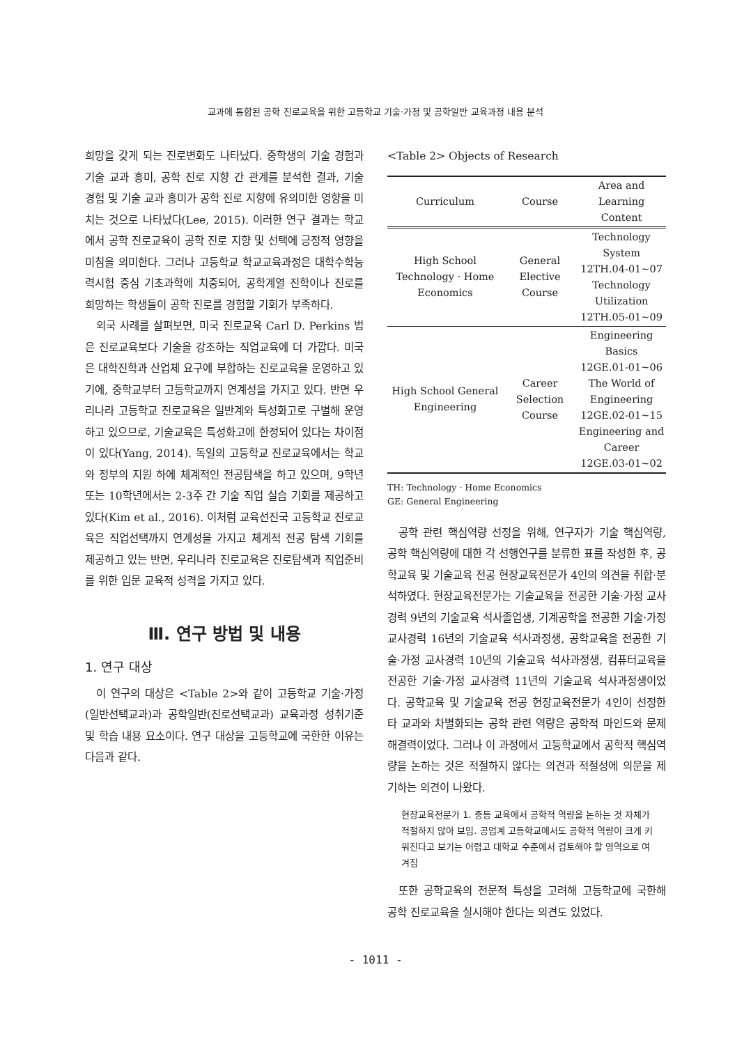교과에 통합된 공학 진로교육을 위한 고등학교 기술·가정 및 공학일반 교육과정 내용 분석
희망을 갖게 되는 진로변화도 나타났다. 중학생의 기술 경험과 기술 교과 흥미, 공학 진로 지향 간 관계를 분석한 결과, 기술 경험 및 기술 교과 흥미가 공학 진로 지향에 유의미한 영향을 미치는 것으로 나타났다(Lee, 2015). 이러한 연구 결과는 학교에서 공학 진로교육이 공학 진로 지향 및 선택에 긍정적 영향을 미침을 의미한다. 그러나 고등학교 학교교육과정은 대학수학능력시험 중심 기초과학에 치중되어, 공학계열 진학이나 진로를 희망하는 학생들이 공학 진로를 경험할 기회가 부족하다.
외국 사례를 살펴보면, 미국 진로교육 Carl D. Perkins 법은 진로교육보다 기술을 강조하는 직업교육에 더 가깝다. 미국은 대학진학과 산업체 요구에 부합하는 진로교육을 운영하고 있기에, 중학교부터 고등학교까지 연계성을 가지고 있다. 반면 우리나라 고등학교 진로교육은 일반계와 특성화고로 구별해 운영하고 있으므로, 기술교육은 특성화고에 한정되어 있다는 차이점이 있다(Yang, 2014). 독일의 고등학교 진로교육에서는 학교와 정부의 지원 하에 체계적인 전공탐색을 하고 있으며, 9학년 또는 10학년에서는 2-3주 간 기술 직업 실습 기회를 제공하고 있다(Kim et al., 2016). 이처럼 교육선진국 고등학교 진로교육은 직업선택까지 연계성을 가지고 체계적 전공 탐색 기회를 제공하고 있는 반면, 우리나라 진로교육은 진로탐색과 직업준비를 위한 입문 교육적 성격을 가지고 있다.
Ⅲ. 연구 방법 및 내용
1. 연구 대상
이 연구의 대상은 <Table 2>와 같이 고등학교 기술·가정(일반선택교과)과 공학일반(진로선택교과) 교육과정 성취기준 및 학습 내용 요소이다. 연구 대상을 고등학교에 국한한 이유는 다음과 같다.
<Table 2> Objects of Research
| Curriculum | Course | Area and Learning Content |
| --- | --- | --- |
| High School Technology · Home Economics | General Elective Course | Technology System 12TH.04-01~07 Technology Utilization 12TH.05-01~09 |
| High School General Engineering | Career Selection Course | Engineering Basics 12GE.01-01~06 The World of Engineering 12GE.02-01~15 Engineering and Career 12GE.03-01~02 |
TH: Technology · Home Economics
GE: General Engineering
공학 관련 핵심역량 선정을 위해, 연구자가 기술 핵심역량, 공학 핵심역량에 대한 각 선행연구를 분류한 표를 작성한 후, 공학교육 및 기술교육 전공 현장교육전문가 4인의 의견을 취합·분석하였다. 현장교육전문가는 기술교육을 전공한 기술·가정 교사경력 9년의 기술교육 석사졸업생, 기계공학을 전공한 기술·가정 교사경력 16년의 기술교육 석사과정생, 공학교육을 전공한 기술·가정 교사경력 10년의 기술교육 석사과정생, 컴퓨터교육을 전공한 기술·가정 교사경력 11년의 기술교육 석사과정생이었다. 공학교육 및 기술교육 전공 현장교육전문가 4인이 선정한 타 교과와 차별화되는 공학 관련 역량은 공학적 마인드와 문제해결력이었다. 그러나 이 과정에서 고등학교에서 공학적 핵심역량을 논하는 것은 적절하지 않다는 의견과 적절성에 의문을 제기하는 의견이 나왔다.
현장교육전문가 1. 중등 교육에서 공학적 역량을 논하는 것 자체가 적절하지 않아 보임. 공업계 고등학교에서도 공학적 역량이 크게 키워진다고 보기는 어렵고 대학교 수준에서 검토해야 할 영역으로 여겨짐
또한 공학교육의 전문적 특성을 고려해 고등학교에 국한해 공학 진로교육을 실시해야 한다는 의견도 있었다.
- 1011 -